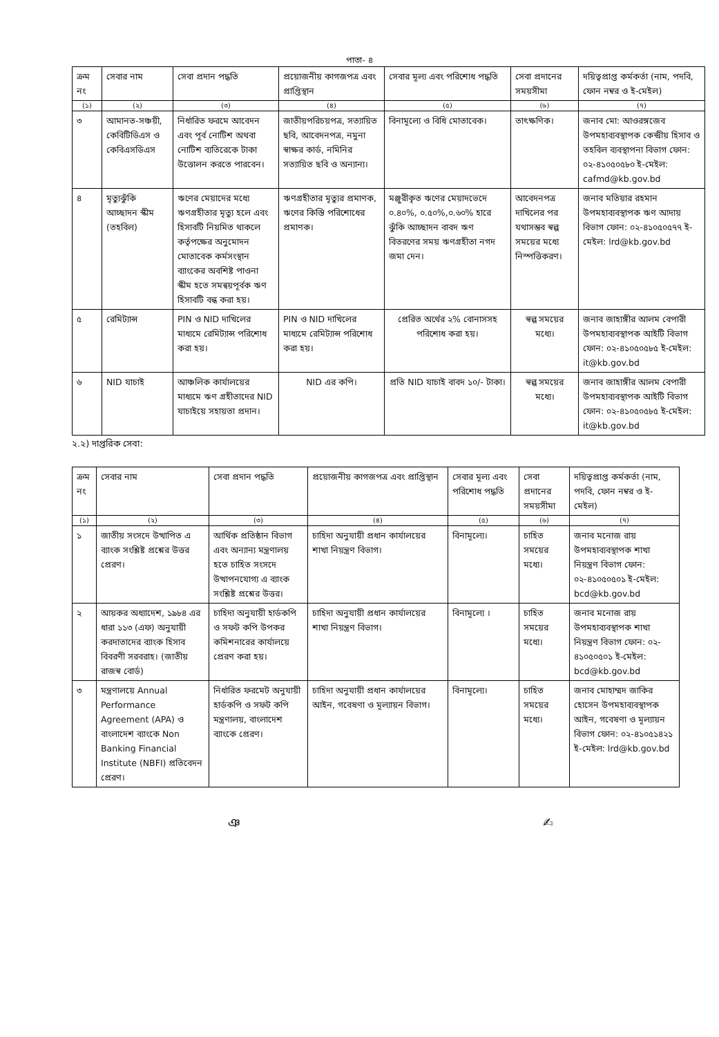পাতা- ৪
| ক্রম নং | সেবার নাম | সেবা প্রদান পদ্ধতি | প্রয়োজনীয় কাগজপত্র এবং প্রাপ্তিস্থান | সেবার মূল্য এবং পরিশোধ পদ্ধতি | সেবা প্রদানের সময়সীমা | দয়িত্বপ্রাপ্ত কর্মকর্তা (নাম, পদবি, ফোন নম্বর ও ই-মেইল) |
| --- | --- | --- | --- | --- | --- | --- |
| (১) | (২) | (৩) | (৪) | (৫) | (৬) | (৭) |
| ৩ | আমানত-সঞ্চয়ী, কেবিটিডিএস ও কেবিএসডিএস | নির্ধারিত ফরমে আবেদন এবং পূর্ব নোটিশ অথবা নোটিশ ব্যতিরেকে টাকা উত্তোলন করতে পারবেন। | জাতীয়পরিচয়পত্র, সত্যায়িত ছবি, আবেদনপত্র, নমুনা স্বাক্ষর কার্ড, নমিনির সত্যায়িত ছবি ও অন্যান্য। | বিনামূল্যে ও বিধি মোতাবেক। | তাৎক্ষণিক। | জনাব মো: আওরঙ্গজেব উপমহাব্যবস্থাপক কেন্দ্রীয় হিসাব ও তহবিল ব্যবস্থাপনা বিভাগ ফোন: ০২-৪১০৫০৫৮০ ই-মেইল: cafmd@kb.gov.bd |
| ৪ | মৃত্যুঝুঁকি আচ্ছাদন স্কীম (তহবিল) | ঋণের মেয়াদের মধ্যে ঋণগ্রহীতার মৃত্যু হলে এবং হিসাবটি নিয়মিত থাকলে কর্তৃপক্ষের অনুমোদন মোতাবেক কর্মসংস্থান ব্যাংকের অবশিষ্ট পাওনা স্কীম হতে সমন্বয়পূর্বক ঋণ হিসাবটি বন্ধ করা হয়। | ঋণগ্রহীতার মৃত্যুর প্রমাণক, ঋণের কিস্তি পরিশোধের প্রমাণক। | মঞ্জুরীকৃত ঋণের মেয়াদভেদে ০.৪০%, ০.৫০%,০.৬০% হারে ঝুঁকি আচ্ছাদন বাবদ ঋণ বিতরণের সময় ঋণগ্রহীতা নগদ জমা দেন। | আবেদনপত্র দাখিলের পর যথাসম্ভব স্বল্প সময়ের মধ্যে নিস্পত্তিকরণ। | জনাব মতিয়ার রহমান উপমহাব্যবস্থাপক ঋণ আদায় বিভাগ ফোন: ০২-৪১০৫০৫৭৭ ই-মেইল: lrd@kb.gov.bd |
| ৫ | রেমিট্যান্স | PIN ও NID দাখিলের মাধ্যমে রেমিট্যান্স পরিশোধ করা হয়। | PIN ও NID দাখিলের মাধ্যমে রেমিট্যান্স পরিশোধ করা হয়। | প্রেরিত অর্থের ২% বোনাসসহ পরিশোধ করা হয়। | স্বল্প সময়ের মধ্যে। | জনাব জাহাঙ্গীর আলম বেপারী উপমহাব্যবস্থাপক আইটি বিভাগ ফোন: ০২-৪১০৫০৫৮৫ ই-মেইল: it@kb.gov.bd |
| ৬ | NID যাচাই | আঞ্চলিক কার্যালয়ের মাধ্যমে ঋণ গ্রহীতাদের NID যাচাইয়ে সহায়তা প্রদান। | NID এর কপি। | প্রতি NID যাচাই বাবদ ১০/- টাকা। | স্বল্প সময়ের মধ্যে। | জনাব জাহাঙ্গীর আলম বেপারী উপমহাব্যবস্থাপক আইটি বিভাগ ফোন: ০২-৪১০৫০৫৮৫ ই-মেইল: it@kb.gov.bd |
২.২) দাপ্তরিক সেবা:
| ক্রম নং | সেবার নাম | সেবা প্রদান পদ্ধতি | প্রয়োজনীয় কাগজপত্র এবং প্রাপ্তিস্থান | সেবার মূল্য এবং পরিশোধ পদ্ধতি | সেবা প্রদানের সময়সীমা | দয়িত্বপ্রাপ্ত কর্মকর্তা (নাম, পদবি, ফোন নম্বর ও ই-মেইল) |
| --- | --- | --- | --- | --- | --- | --- |
| (১) | (২) | (৩) | (৪) | (৫) | (৬) | (৭) |
| ১ | জাতীয় সংসদে উত্থাপিত এ ব্যাংক সংশ্লিষ্ট প্রশ্নের উত্তর প্রেরণ। | আর্থিক প্রতিষ্ঠান বিভাগ এবং অন্যান্য মন্ত্রণালয় হতে চাহিত সংসদে উত্থাপনযোগ্য এ ব্যাংক সংশ্লিষ্ট প্রশ্নের উত্তর। | চাহিদা অনুযায়ী প্রধান কার্যালয়ের শাখা নিয়ন্ত্রণ বিভাগ। | বিনামূল্যে। | চাহিত সময়ের মধ্যে। | জনাব মনোজ রায় উপমহাব্যবস্থাপক শাখা নিয়ন্ত্রণ বিভাগ ফোন: ০২-৪১০৫০৫০১ ই-মেইল: bcd@kb.gov.bd |
| ২ | আয়কর অধ্যাদেশ, ১৯৮৪ এর ধারা ১১৩ (এফ) অনুযায়ী করদাতাদের ব্যাংক হিসাব বিবরণী সরবরাহ। (জাতীয় রাজস্ব বোর্ড) | চাহিদা অনুযায়ী হার্ডকপি ও সফট কপি উপকর কমিশনারের কার্যালয়ে প্রেরণ করা হয়। | চাহিদা অনুযায়ী প্রধান কার্যালয়ের শাখা নিয়ন্ত্রণ বিভাগ। | বিনামূল্যে । | চাহিত সময়ের মধ্যে। | জনাব মনোজ রায় উপমহাব্যবস্থাপক শাখা নিয়ন্ত্রণ বিভাগ ফোন: ০২- ৪১০৫০৫০১ ই-মেইল: bcd@kb.gov.bd |
| ৩ | মন্ত্রণালয়ে Annual Performance Agreement (APA) ও বাংলাদেশ ব্যাংকে Non Banking Financial Institute (NBFI) প্রতিবেদন প্রেরণ। | নির্ধারিত ফরমেট অনুযায়ী হার্ডকপি ও সফট কপি মন্ত্রণালয়, বাংলাদেশ ব্যাংকে প্রেরণ। | চাহিদা অনুযায়ী প্রধান কার্যালয়ের আইন, গবেষণা ও মূল্যায়ন বিভাগ। | বিনামূল্যে। | চাহিত সময়ের মধ্যে। | জনাব মোহাম্মদ জাকির হোসেন উপমহাব্যবস্থাপক আইন, গবেষণা ও মূল্যায়ন বিভাগ ফোন: ০২-৪১০৫১৪২১ ই-মেইল: lrd@kb.gov.bd |
ঞ ✍